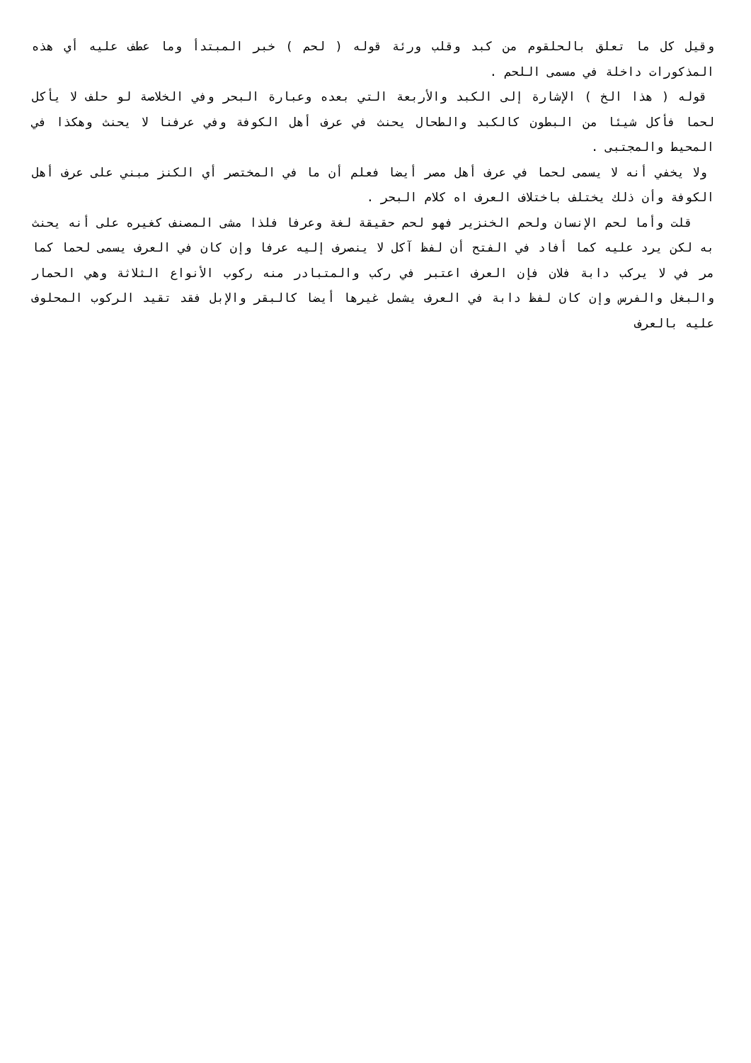وقيل كل ما تعلق بالحلقوم من كبد وقلب ورئة قوله ( لحم ) خبر المبتدأ وما عطف عليه أي هذه المذكورات داخلة في مسمى اللحم .
قوله ( هذا الخ ) الإشارة إلى الكبد والأربعة التي بعده وعبارة البحر وفي الخلاصة لو حلف لا يأكل لحما فأكل شيئا من البطون كالكبد والطحال يحنث في عرف أهل الكوفة وفي عرفنا لا يحنث وهكذا في المحيط والمجتبى .
ولا يخفي أنه لا يسمى لحما في عرف أهل مصر أيضا فعلم أن ما في المختصر أي الكنز مبني على عرف أهل الكوفة وأن ذلك يختلف باختلاف العرف اه كلام البحر .
قلت وأما لحم الإنسان ولحم الخنزير فهو لحم حقيقة لغة وعرفا فلذا مشى المصنف كغيره على أنه يحنث به لكن يرد عليه كما أفاد في الفتح أن لفظ آكل لا ينصرف إليه عرفا وإن كان في العرف يسمى لحما كما مر في لا يركب دابة فلان فإن العرف اعتبر في ركب والمتبادر منه ركوب الأنواع الثلاثة وهي الحمار والبغل والفرس وإن كان لفظ دابة في العرف يشمل غيرها أيضا كالبقر والإبل فقد تقيد الركوب المحلوف عليه بالعرف